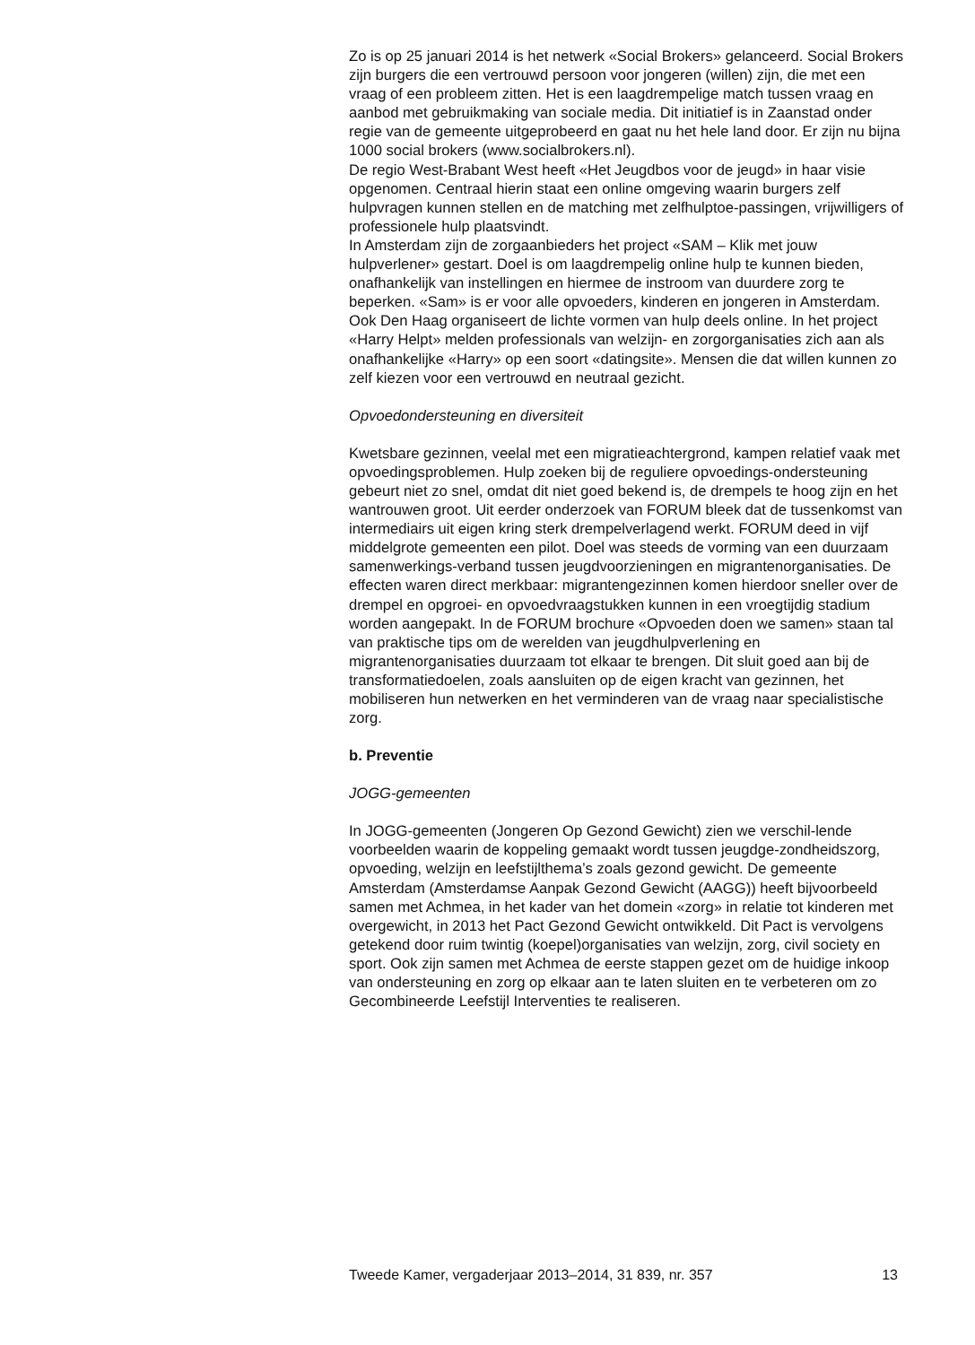Zo is op 25 januari 2014 is het netwerk «Social Brokers» gelanceerd. Social Brokers zijn burgers die een vertrouwd persoon voor jongeren (willen) zijn, die met een vraag of een probleem zitten. Het is een laagdrempelige match tussen vraag en aanbod met gebruikmaking van sociale media. Dit initiatief is in Zaanstad onder regie van de gemeente uitgeprobeerd en gaat nu het hele land door. Er zijn nu bijna 1000 social brokers (www.socialbrokers.nl).
De regio West-Brabant West heeft «Het Jeugdbos voor de jeugd» in haar visie opgenomen. Centraal hierin staat een online omgeving waarin burgers zelf hulpvragen kunnen stellen en de matching met zelfhulptoe-passingen, vrijwilligers of professionele hulp plaatsvindt.
In Amsterdam zijn de zorgaanbieders het project «SAM – Klik met jouw hulpverlener» gestart. Doel is om laagdrempelig online hulp te kunnen bieden, onafhankelijk van instellingen en hiermee de instroom van duurdere zorg te beperken. «Sam» is er voor alle opvoeders, kinderen en jongeren in Amsterdam. Ook Den Haag organiseert de lichte vormen van hulp deels online. In het project «Harry Helpt» melden professionals van welzijn- en zorgorganisaties zich aan als onafhankelijke «Harry» op een soort «datingsite». Mensen die dat willen kunnen zo zelf kiezen voor een vertrouwd en neutraal gezicht.
Opvoedondersteuning en diversiteit
Kwetsbare gezinnen, veelal met een migratieachtergrond, kampen relatief vaak met opvoedingsproblemen. Hulp zoeken bij de reguliere opvoedings-ondersteuning gebeurt niet zo snel, omdat dit niet goed bekend is, de drempels te hoog zijn en het wantrouwen groot. Uit eerder onderzoek van FORUM bleek dat de tussenkomst van intermediairs uit eigen kring sterk drempelverlagend werkt. FORUM deed in vijf middelgrote gemeenten een pilot. Doel was steeds de vorming van een duurzaam samenwerkings-verband tussen jeugdvoorzieningen en migrantenorganisaties. De effecten waren direct merkbaar: migrantengezinnen komen hierdoor sneller over de drempel en opgroei- en opvoedvraagstukken kunnen in een vroegtijdig stadium worden aangepakt. In de FORUM brochure «Opvoeden doen we samen» staan tal van praktische tips om de werelden van jeugdhulpverlening en migrantenorganisaties duurzaam tot elkaar te brengen. Dit sluit goed aan bij de transformatiedoelen, zoals aansluiten op de eigen kracht van gezinnen, het mobiliseren hun netwerken en het verminderen van de vraag naar specialistische zorg.
b. Preventie
JOGG-gemeenten
In JOGG-gemeenten (Jongeren Op Gezond Gewicht) zien we verschil-lende voorbeelden waarin de koppeling gemaakt wordt tussen jeugdge-zondheidszorg, opvoeding, welzijn en leefstijlthema’s zoals gezond gewicht. De gemeente Amsterdam (Amsterdamse Aanpak Gezond Gewicht (AAGG)) heeft bijvoorbeeld samen met Achmea, in het kader van het domein «zorg» in relatie tot kinderen met overgewicht, in 2013 het Pact Gezond Gewicht ontwikkeld. Dit Pact is vervolgens getekend door ruim twintig (koepel)organisaties van welzijn, zorg, civil society en sport. Ook zijn samen met Achmea de eerste stappen gezet om de huidige inkoop van ondersteuning en zorg op elkaar aan te laten sluiten en te verbeteren om zo Gecombineerde Leefstijl Interventies te realiseren.
Tweede Kamer, vergaderjaar 2013–2014, 31 839, nr. 357 13